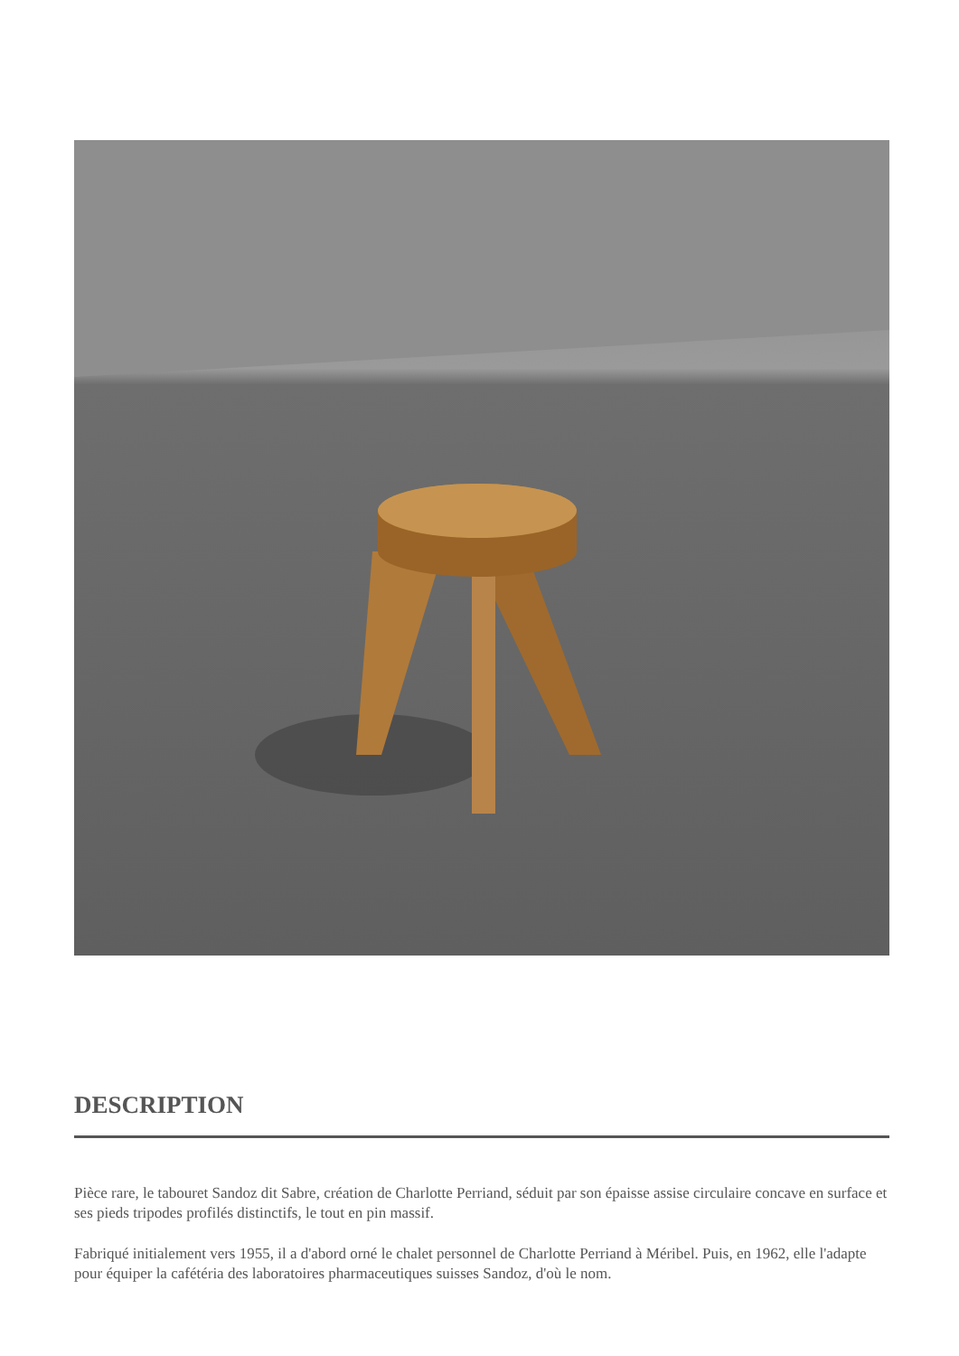DESCRIPTION
Pièce rare, le tabouret Sandoz dit Sabre, création de Charlotte Perriand, séduit par son épaisse assise circulaire concave en surface et ses pieds tripodes profilés distinctifs, le tout en pin massif.
Fabriqué initialement vers 1955, il a d'abord orné le chalet personnel de Charlotte Perriand à Méribel. Puis, en 1962, elle l'adapte pour équiper la cafétéria des laboratoires pharmaceutiques suisses Sandoz, d'où le nom.